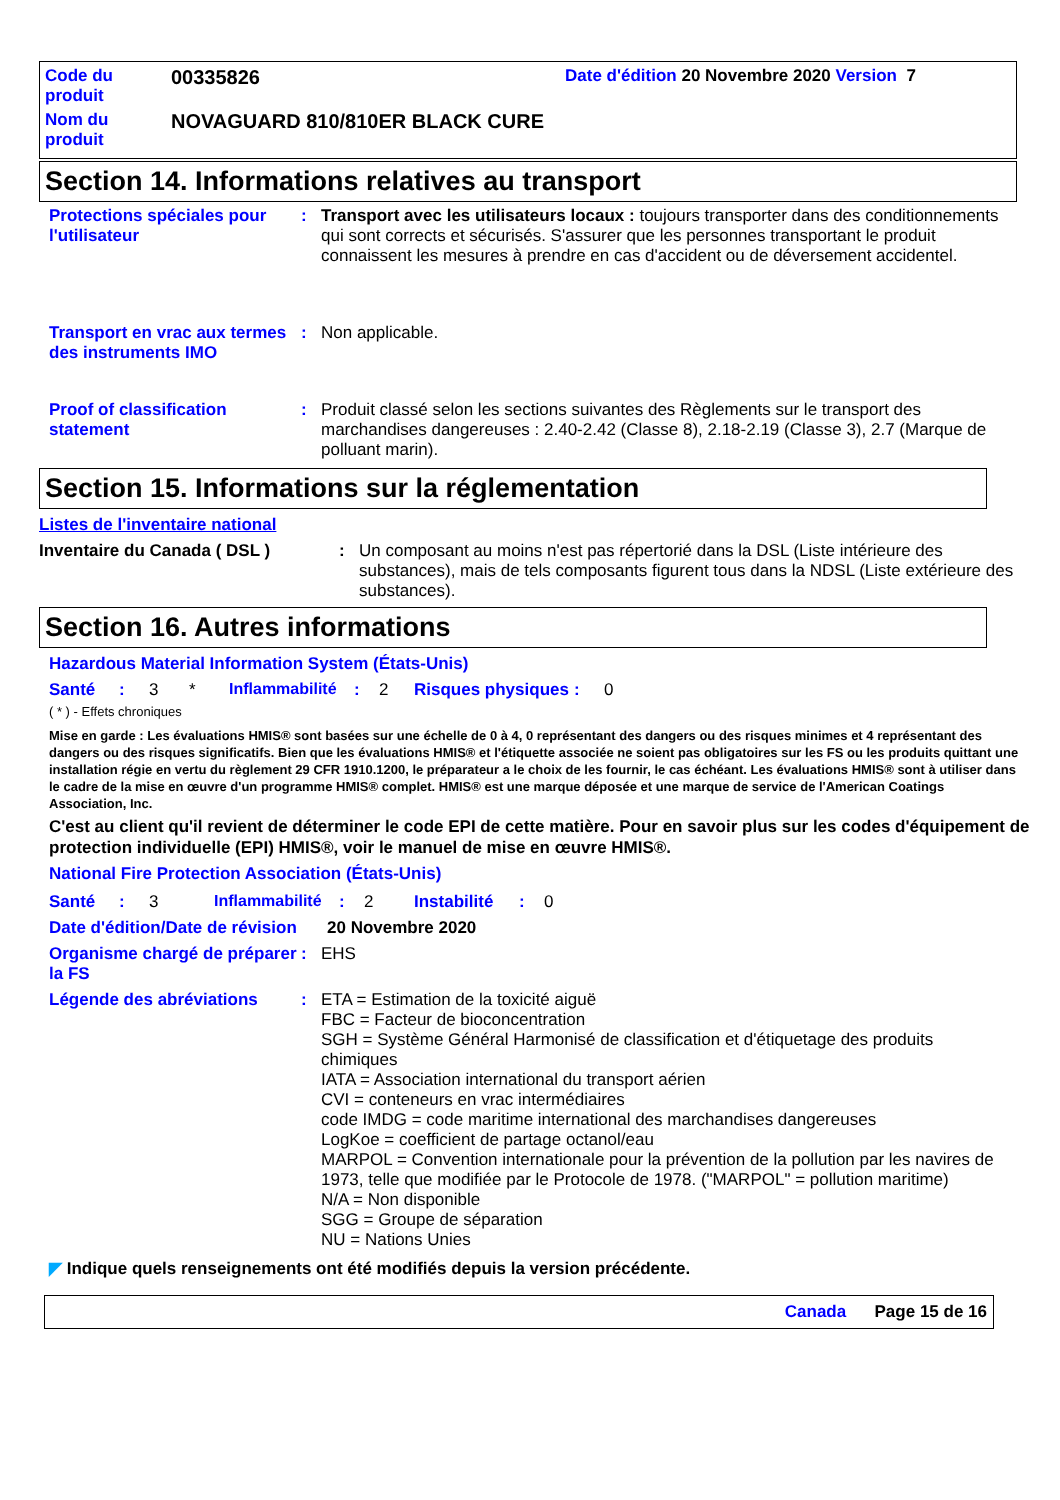| Code du produit | 00335826 | Date d'édition 20 Novembre 2020 Version 7 |
| Nom du produit | NOVAGUARD 810/810ER BLACK CURE | |
Section 14. Informations relatives au transport
Protections spéciales pour l'utilisateur
:
Transport avec les utilisateurs locaux : toujours transporter dans des conditionnements qui sont corrects et sécurisés. S'assurer que les personnes transportant le produit connaissent les mesures à prendre en cas d'accident ou de déversement accidentel.
Transport en vrac aux termes des instruments IMO
:
Non applicable.
Proof of classification statement
:
Produit classé selon les sections suivantes des Règlements sur le transport des marchandises dangereuses : 2.40-2.42 (Classe 8), 2.18-2.19 (Classe 3), 2.7 (Marque de polluant marin).
Section 15. Informations sur la réglementation
Listes de l'inventaire national
Inventaire du Canada ( DSL ) :
Un composant au moins n'est pas répertorié dans la DSL (Liste intérieure des substances), mais de tels composants figurent tous dans la NDSL (Liste extérieure des substances).
Section 16. Autres informations
Hazardous Material Information System (États-Unis)
Santé: 3 * Inflammabilité: 2 Risques physiques: 0
( * ) - Effets chroniques
Mise en garde : Les évaluations HMIS® sont basées sur une échelle de 0 à 4, 0 représentant des dangers ou des risques minimes et 4 représentant des dangers ou des risques significatifs. Bien que les évaluations HMIS® et l'étiquette associée ne soient pas obligatoires sur les FS ou les produits quittant une installation régie en vertu du règlement 29 CFR 1910.1200, le préparateur a le choix de les fournir, le cas échéant. Les évaluations HMIS® sont à utiliser dans le cadre de la mise en œuvre d'un programme HMIS® complet. HMIS® est une marque déposée et une marque de service de l'American Coatings Association, Inc.
C'est au client qu'il revient de déterminer le code EPI de cette matière. Pour en savoir plus sur les codes d'équipement de protection individuelle (EPI) HMIS®, voir le manuel de mise en œuvre HMIS®.
National Fire Protection Association (États-Unis)
Santé: 3 Inflammabilité: 2 Instabilité: 0
Date d'édition/Date de révision
20 Novembre 2020
Organisme chargé de préparer la FS
:
EHS
Légende des abréviations :
ETA = Estimation de la toxicité aiguë
FBC = Facteur de bioconcentration
SGH = Système Général Harmonisé de classification et d'étiquetage des produits chimiques
IATA = Association international du transport aérien
CVI = conteneurs en vrac intermédiaires
code IMDG = code maritime international des marchandises dangereuses
LogKoe = coefficient de partage octanol/eau
MARPOL = Convention internationale pour la prévention de la pollution par les navires de 1973, telle que modifiée par le Protocole de 1978. ("MARPOL" = pollution maritime)
N/A = Non disponible
SGG = Groupe de séparation
NU = Nations Unies
◤ Indique quels renseignements ont été modifiés depuis la version précédente.
Canada Page 15 de 16